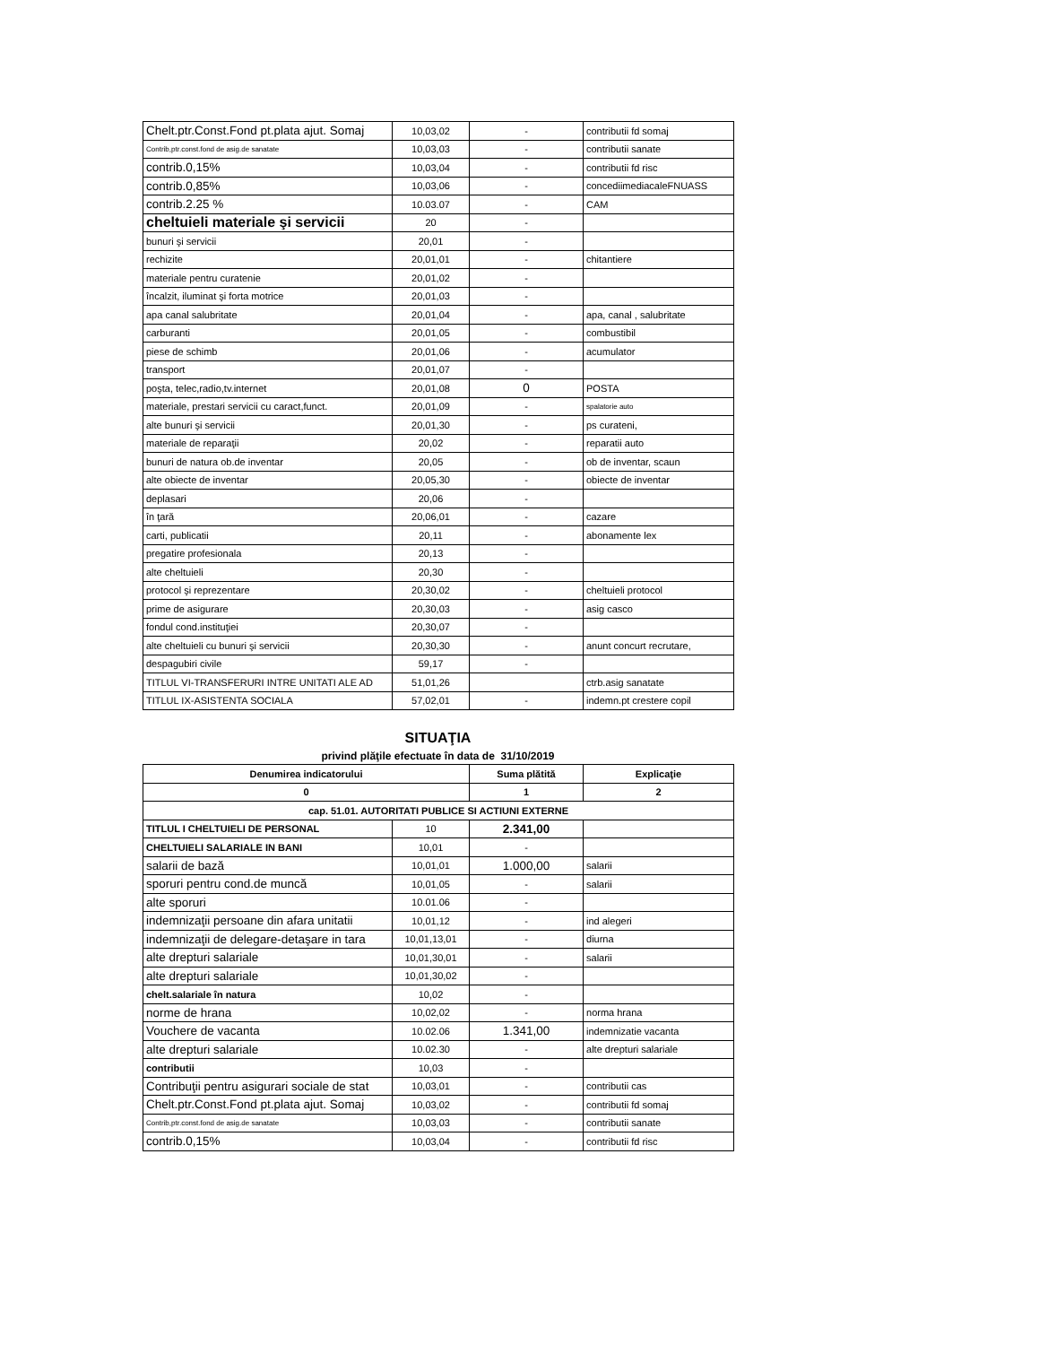| Chelt.ptr.Const.Fond pt.plata ajut. Somaj | 10,03,02 | - | contributii fd somaj |
| Contrib,ptr.const.fond de asig.de sanatate | 10,03,03 | - | contributii sanate |
| contrib.0,15% | 10,03,04 | - | contributii fd risc |
| contrib.0,85% | 10,03,06 | - | concediimediacaleFNUASS |
| contrib.2.25 % | 10.03.07 | - | CAM |
| cheltuieli materiale şi servicii | 20 | - | |
| bunuri şi servicii | 20,01 | - | |
| rechizite | 20,01,01 | - | chitantiere |
| materiale pentru curatenie | 20,01,02 | - | |
| încalzit, iluminat şi forta motrice | 20,01,03 | - | |
| apa canal salubritate | 20,01,04 | - | apa, canal , salubritate |
| carburanti | 20,01,05 | - | combustibil |
| piese de schimb | 20,01,06 | - | acumulator |
| transport | 20,01,07 | - | |
| poşta, telec,radio,tv.internet | 20,01,08 | 0 | POSTA |
| materiale, prestari servicii cu caract,funct. | 20,01,09 | - | spalatorie auto |
| alte bunuri şi servicii | 20,01,30 | - | ps curateni, |
| materiale de reparaţii | 20,02 | - | reparatii auto |
| bunuri de natura ob.de inventar | 20,05 | - | ob de inventar, scaun |
| alte obiecte de inventar | 20,05,30 | - | obiecte de inventar |
| deplasari | 20,06 | - | |
| în ţară | 20,06,01 | - | cazare |
| carti, publicatii | 20,11 | - | abonamente lex |
| pregatire profesionala | 20,13 | - | |
| alte cheltuieli | 20,30 | - | |
| protocol şi reprezentare | 20,30,02 | - | cheltuieli protocol |
| prime de asigurare | 20,30,03 | - | asig casco |
| fondul cond.instituţiei | 20,30,07 | - | |
| alte cheltuieli cu bunuri şi servicii | 20,30,30 | - | anunt concurt recrutare, |
| despagubiri civile | 59,17 | - | |
| TITLUL VI-TRANSFERURI INTRE UNITATI ALE AD | 51,01,26 | | ctrb.asig sanatate |
| TITLUL IX-ASISTENTA SOCIALA | 57,02,01 | - | indemn.pt crestere copil |
SITUAŢIA
privind plăţile efectuate în data de 31/10/2019
| Denumirea indicatorului | | Suma plătită | Explicaţie |
| --- | --- | --- | --- |
| 0 | | 1 | 2 |
| cap. 51.01. AUTORITATI PUBLICE SI ACTIUNI EXTERNE | | | |
| TITLUL I CHELTUIELI DE PERSONAL | 10 | 2.341,00 | |
| CHELTUIELI SALARIALE IN BANI | 10,01 | - | |
| salarii de bază | 10,01,01 | 1.000,00 | salarii |
| sporuri pentru cond.de muncă | 10,01,05 | - | salarii |
| alte sporuri | 10.01.06 | - | |
| indemnizaţii persoane din afara unitatii | 10,01,12 | - | ind alegeri |
| indemnizaţii de delegare-detaşare in tara | 10,01,13,01 | - | diurna |
| alte drepturi salariale | 10,01,30,01 | - | salarii |
| alte drepturi salariale | 10,01,30,02 | - | |
| chelt.salariale în natura | 10,02 | - | |
| norme de hrana | 10,02,02 | - | norma hrana |
| Vouchere de vacanta | 10.02.06 | 1.341,00 | indemnizatie vacanta |
| alte drepturi salariale | 10.02.30 | - | alte drepturi salariale |
| contributii | 10,03 | - | |
| Contribuţii pentru asigurari sociale de stat | 10,03,01 | - | contributii cas |
| Chelt.ptr.Const.Fond pt.plata ajut. Somaj | 10,03,02 | - | contributii fd somaj |
| Contrib,ptr.const.fond de asig.de sanatate | 10,03,03 | - | contributii sanate |
| contrib.0,15% | 10,03,04 | - | contributii fd risc |